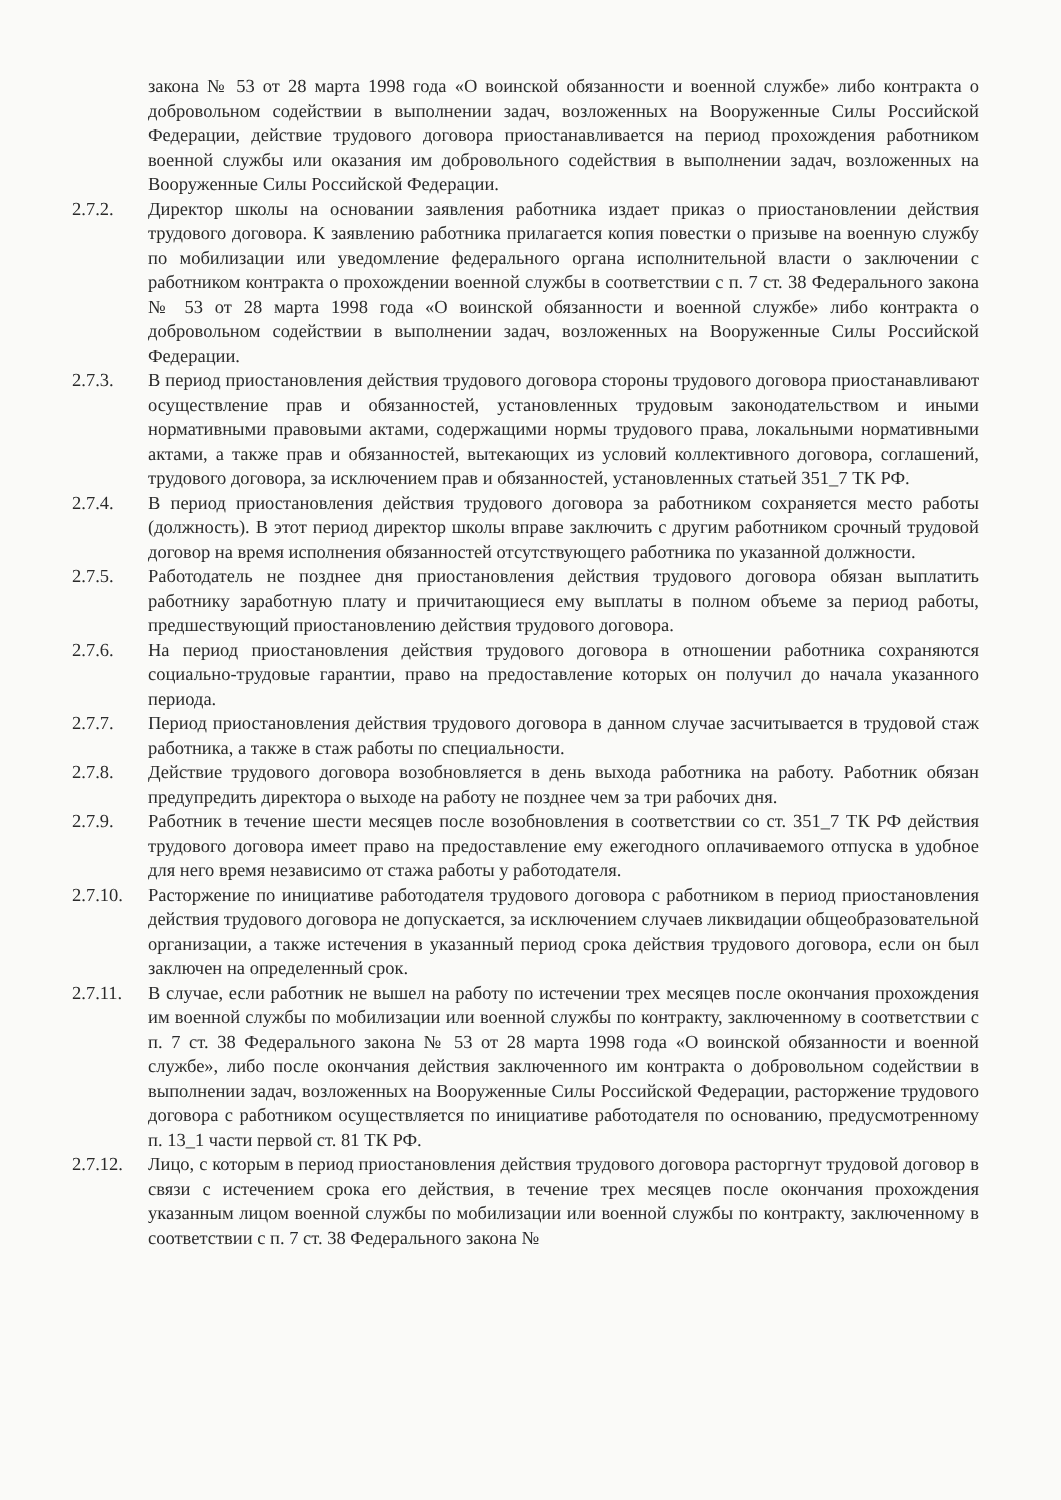закона № 53 от 28 марта 1998 года «О воинской обязанности и военной службе» либо контракта о добровольном содействии в выполнении задач, возложенных на Вооруженные Силы Российской Федерации, действие трудового договора приостанавливается на период прохождения работником военной службы или оказания им добровольного содействия в выполнении задач, возложенных на Вооруженные Силы Российской Федерации.
2.7.2. Директор школы на основании заявления работника издает приказ о приостановлении действия трудового договора. К заявлению работника прилагается копия повестки о призыве на военную службу по мобилизации или уведомление федерального органа исполнительной власти о заключении с работником контракта о прохождении военной службы в соответствии с п. 7 ст. 38 Федерального закона № 53 от 28 марта 1998 года «О воинской обязанности и военной службе» либо контракта о добровольном содействии в выполнении задач, возложенных на Вооруженные Силы Российской Федерации.
2.7.3. В период приостановления действия трудового договора стороны трудового договора приостанавливают осуществление прав и обязанностей, установленных трудовым законодательством и иными нормативными правовыми актами, содержащими нормы трудового права, локальными нормативными актами, а также прав и обязанностей, вытекающих из условий коллективного договора, соглашений, трудового договора, за исключением прав и обязанностей, установленных статьей 351_7 ТК РФ.
2.7.4. В период приостановления действия трудового договора за работником сохраняется место работы (должность). В этот период директор школы вправе заключить с другим работником срочный трудовой договор на время исполнения обязанностей отсутствующего работника по указанной должности.
2.7.5. Работодатель не позднее дня приостановления действия трудового договора обязан выплатить работнику заработную плату и причитающиеся ему выплаты в полном объеме за период работы, предшествующий приостановлению действия трудового договора.
2.7.6. На период приостановления действия трудового договора в отношении работника сохраняются социально-трудовые гарантии, право на предоставление которых он получил до начала указанного периода.
2.7.7. Период приостановления действия трудового договора в данном случае засчитывается в трудовой стаж работника, а также в стаж работы по специальности.
2.7.8. Действие трудового договора возобновляется в день выхода работника на работу. Работник обязан предупредить директора о выходе на работу не позднее чем за три рабочих дня.
2.7.9. Работник в течение шести месяцев после возобновления в соответствии со ст. 351_7 ТК РФ действия трудового договора имеет право на предоставление ему ежегодного оплачиваемого отпуска в удобное для него время независимо от стажа работы у работодателя.
2.7.10.
Расторжение по инициативе работодателя трудового договора с работником в период приостановления действия трудового договора не допускается, за исключением случаев ликвидации общеобразовательной организации, а также истечения в указанный период срока действия трудового договора, если он был заключен на определенный срок.
2.7.11.
В случае, если работник не вышел на работу по истечении трех месяцев после окончания прохождения им военной службы по мобилизации или военной службы по контракту, заключенному в соответствии с п. 7 ст. 38 Федерального закона № 53 от 28 марта 1998 года «О воинской обязанности и военной службе», либо после окончания действия заключенного им контракта о добровольном содействии в выполнении задач, возложенных на Вооруженные Силы Российской Федерации, расторжение трудового договора с работником осуществляется по инициативе работодателя по основанию, предусмотренному п. 13_1 части первой ст. 81 ТК РФ.
2.7.12.
Лицо, с которым в период приостановления действия трудового договора расторгнут трудовой договор в связи с истечением срока его действия, в течение трех месяцев после окончания прохождения указанным лицом военной службы по мобилизации или военной службы по контракту, заключенному в соответствии с п. 7 ст. 38 Федерального закона №